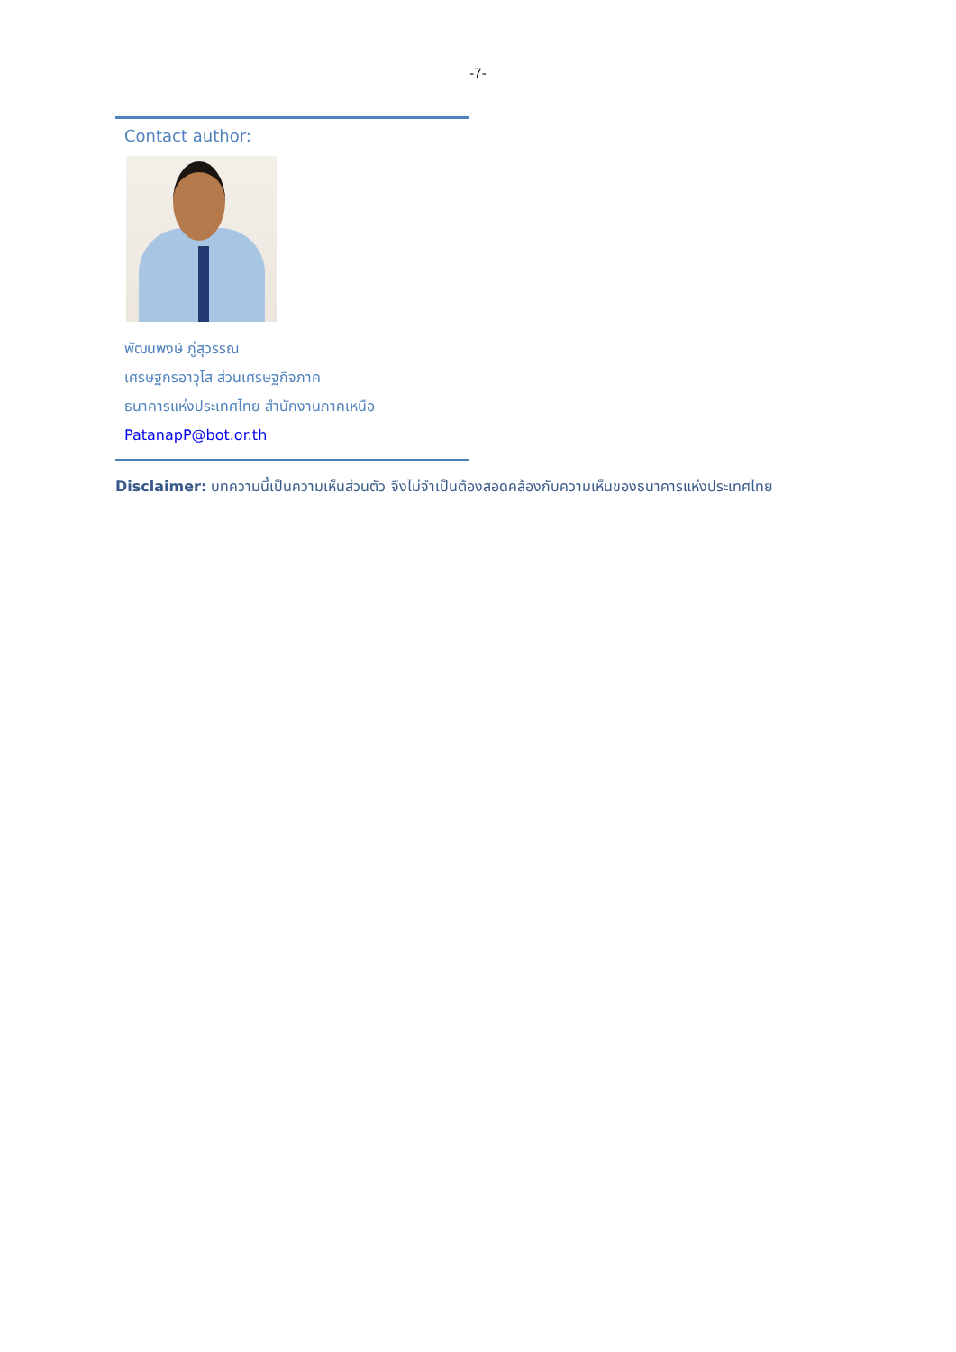-7-
Contact author:
พัฒนพงษ์ ภู่สุวรรณ
เศรษฐกรอาวุโส ส่วนเศรษฐกิจภาค
ธนาคารแห่งประเทศไทย สำนักงานภาคเหนือ
PatanapP@bot.or.th
Disclaimer: บทความนี้เป็นความเห็นส่วนตัว จึงไม่จำเป็นต้องสอดคล้องกับความเห็นของธนาคารแห่งประเทศไทย